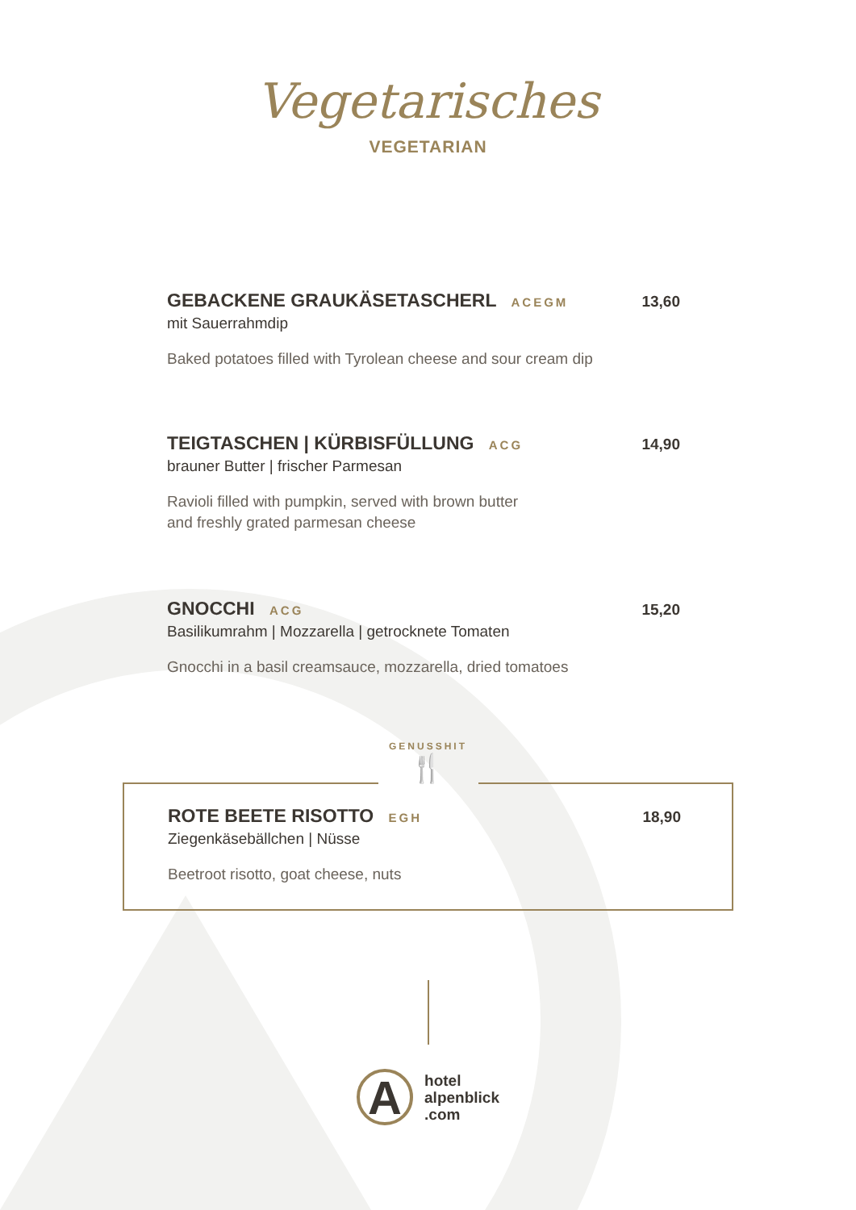Vegetarisches
VEGETARIAN
GEBACKENE GRAUKÄSETASCHERL ACEGM
13,60
mit Sauerrahmdip
Baked potatoes filled with Tyrolean cheese and sour cream dip
TEIGTASCHEN | KÜRBISFÜLLUNG ACG
14,90
brauner Butter | frischer Parmesan
Ravioli filled with pumpkin, served with brown butter
and freshly grated parmesan cheese
GNOCCHI ACG
15,20
Basilikumrahm | Mozzarella | getrocknete Tomaten
Gnocchi in a basil creamsauce, mozzarella, dried tomatoes
GENUSSHIT
🍴
ROTE BEETE RISOTTO EGH
18,90
Ziegenkäsebällchen | Nüsse
Beetroot risotto, goat cheese, nuts
A
hotel
alpenblick
.com